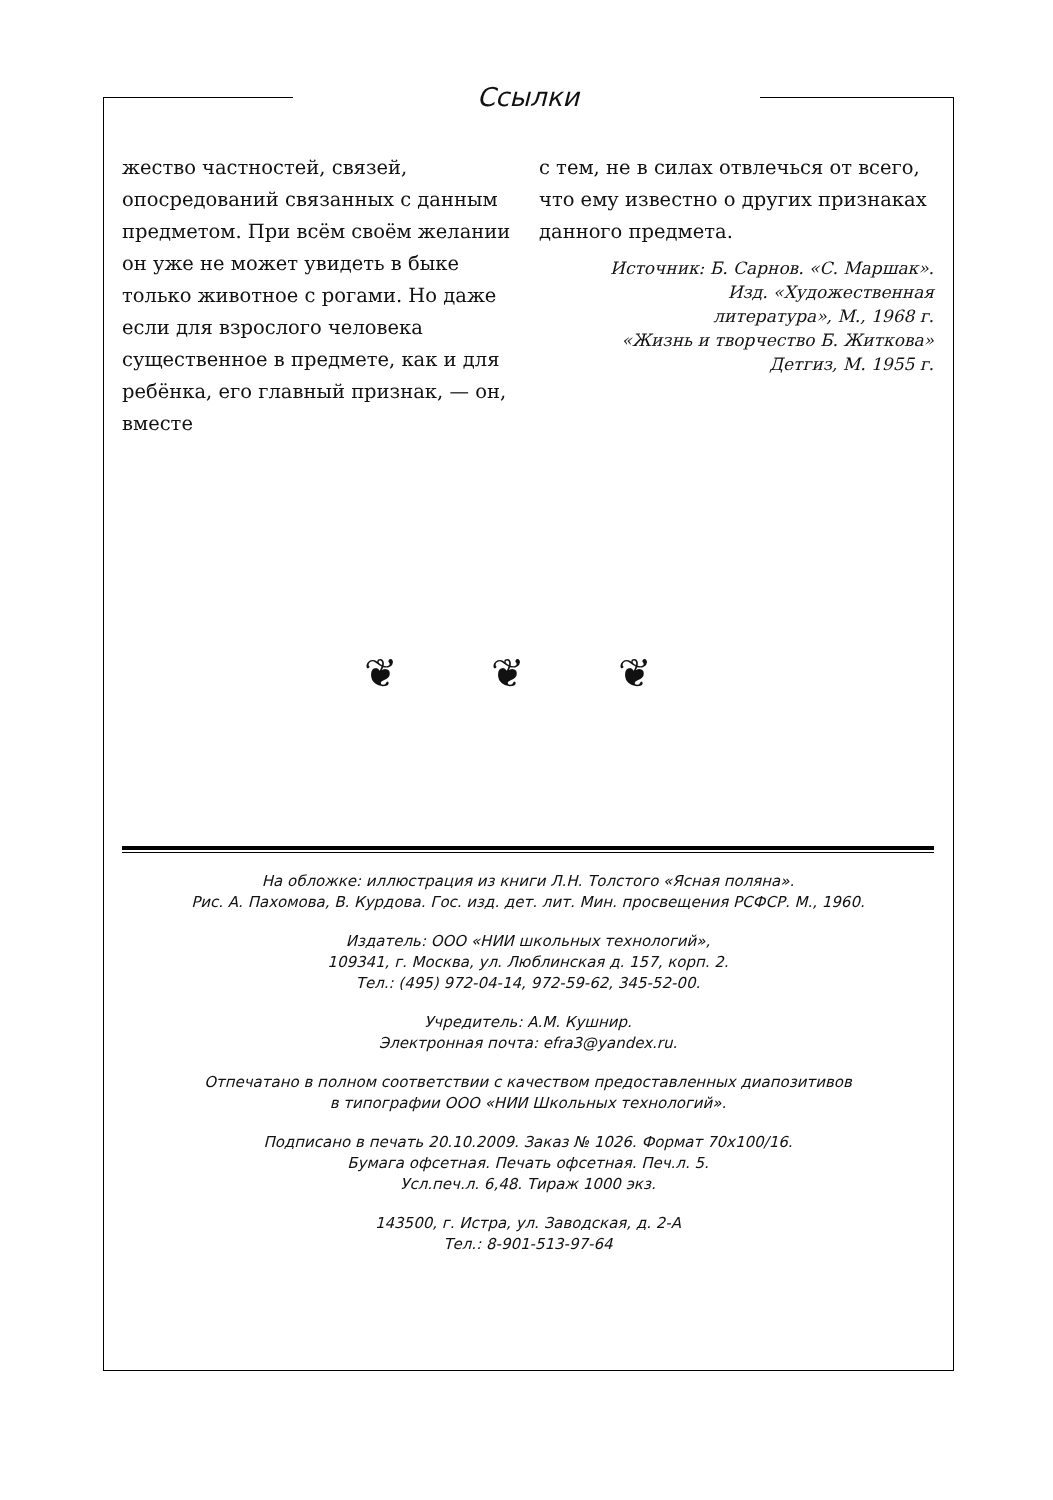Ссылки
жество частностей, связей, опосредований связанных с данным предметом. При всём своём желании он уже не может увидеть в быке только животное с рогами. Но даже если для взрослого человека существенное в предмете, как и для ребёнка, его главный признак, — он, вместе
с тем, не в силах отвлечься от всего, что ему известно о других признаках данного предмета.
Источник: Б. Сарнов. «С. Маршак».
Изд. «Художественная
литература», М., 1968 г.
«Жизнь и творчество Б. Житкова»
Детгиз, М. 1955 г.
❦ ❦ ❦
На обложке: иллюстрация из книги Л.Н. Толстого «Ясная поляна».
Рис. А. Пахомова, В. Курдова. Гос. изд. дет. лит. Мин. просвещения РСФСР. М., 1960.
Издатель: ООО «НИИ школьных технологий»,
109341, г. Москва, ул. Люблинская д. 157, корп. 2.
Тел.: (495) 972-04-14, 972-59-62, 345-52-00.
Учредитель: А.М. Кушнир.
Электронная почта: efra3@yandex.ru.
Отпечатано в полном соответствии с качеством предоставленных диапозитивов
в типографии ООО «НИИ Школьных технологий».
Подписано в печать 20.10.2009. Заказ № 1026. Формат 70x100/16.
Бумага офсетная. Печать офсетная. Печ.л. 5.
Усл.печ.л. 6,48. Тираж 1000 экз.
143500, г. Истра, ул. Заводская, д. 2-А
Тел.: 8-901-513-97-64